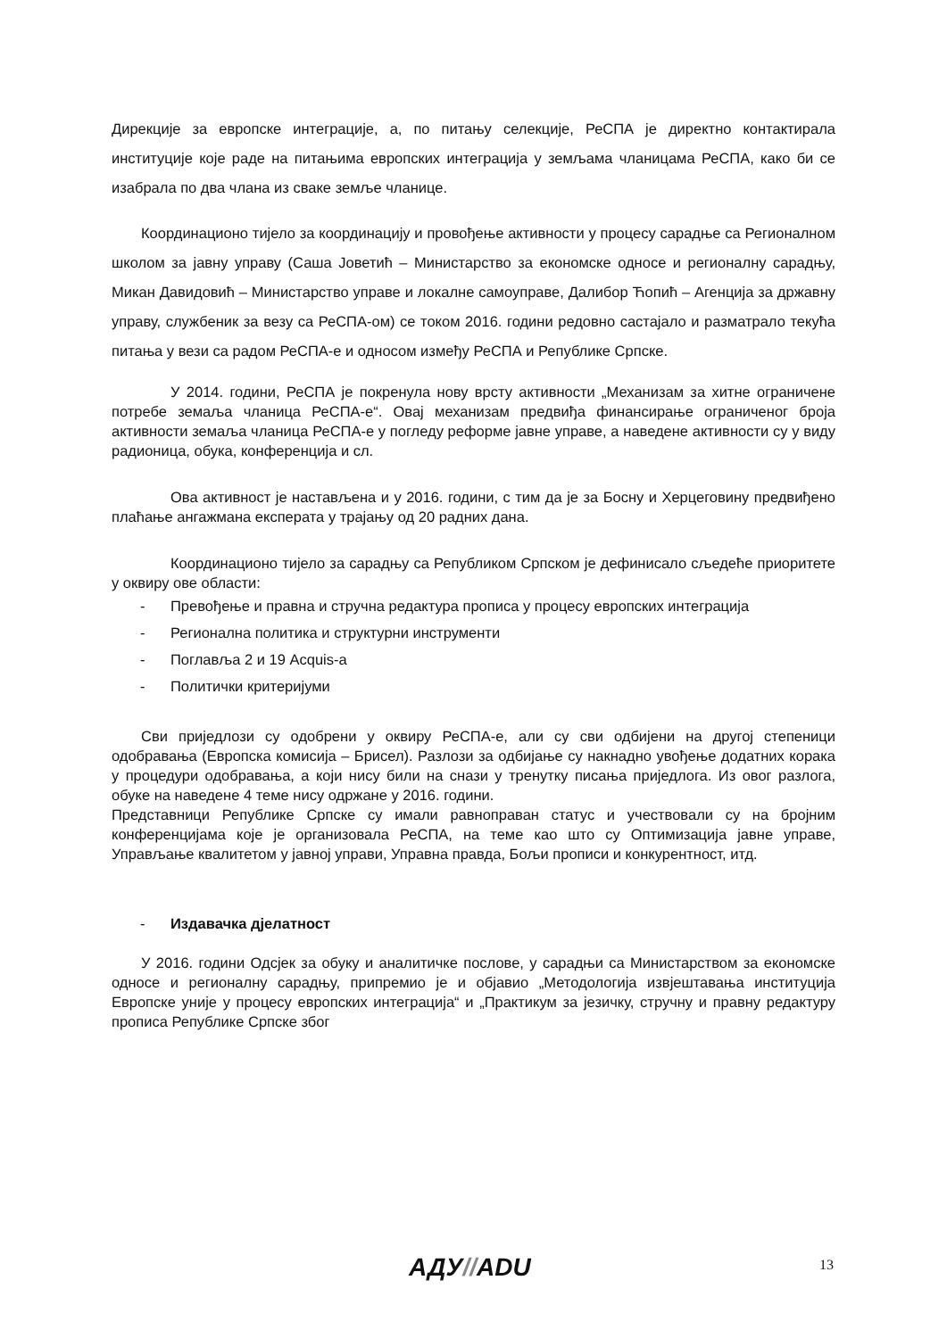Дирекције за европске интеграције, а, по питању селекције, РеСПА је директно контактирала институције које раде на питањима европских интеграција у земљама чланицама РеСПА, како би се изабрала по два члана из сваке земље чланице.
Координационо тијело за координацију и провођење активности у процесу сарадње са Регионалном школом за јавну управу (Саша Јоветић – Министарство за економске односе и регионалну сарадњу, Микан Давидовић – Министарство управе и локалне самоуправе, Далибор Ћопић – Агенција за државну управу, службеник за везу са РеСПА-ом) се током 2016. години редовно састајало и разматрало текућа питања у вези са радом РеСПА-е и односом између РеСПА и Републике Српске.
У 2014. години, РеСПА је покренула нову врсту активности „Механизам за хитне ограничене потребе земаља чланица РеСПА-е“. Овај механизам предвиђа финансирање ограниченог броја активности земаља чланица РеСПА-е у погледу реформе јавне управе, а наведене активности су у виду радионица, обука, конференција и сл.
Ова активност је настављена и у 2016. години, с тим да је за Босну и Херцеговину предвиђено плаћање ангажмана експерата у трајању од 20 радних дана.
Координационо тијело за сарадњу са Републиком Српском је дефинисало сљедеће приоритете у оквиру ове области:
- Превођење и правна и стручна редактура прописа у процесу европских интеграција
- Регионална политика и структурни инструменти
- Поглавља 2 и 19 Acquis-a
- Политички критеријуми
Сви приједлози су одобрени у оквиру РеСПА-е, али су сви одбијени на другој степеници одобравања (Европска комисија – Брисел). Разлози за одбијање су накнадно увођење додатних корака у процедури одобравања, а који нису били на снази у тренутку писања приједлога. Из овог разлога, обуке на наведене 4 теме нису одржане у 2016. години.
Представници Републике Српске су имали равноправан статус и учествовали су на бројним конференцијама које је организовала РеСПА, на теме као што су Оптимизација јавне управе, Управљање квалитетом у јавној управи, Управна правда, Бољи прописи и конкурентност, итд.
- Издавачка дјелатност
У 2016. години Одсјек за обуку и аналитичке послове, у сарадњи са Министарством за економске односе и регионалну сарадњу, припремио је и објавио „Методологија извјештавања институција Европске уније у процесу европских интеграција“ и „Практикум за језичку, стручну и правну редактуру прописа Републике Српске због
АДУ//ADU 13